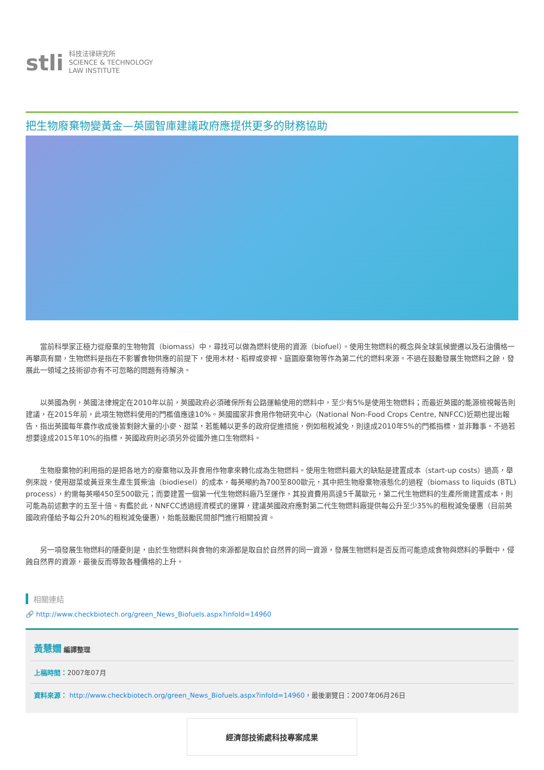stli 科技法律研究所
SCIENCE & TECHNOLOGY
LAW INSTITUTE
把生物廢棄物變黃金—英國智庫建議政府應提供更多的財務協助
當前科學家正極力從廢棄的生物物質（biomass）中，尋找可以做為燃料使用的資源（biofuel）。使用生物燃料的概念與全球氣候變遷以及石油價格一再攀高有關，生物燃料是指在不影響食物供應的前提下，使用木材、稻桿或麥桿、庭園廢棄物等作為第二代的燃料來源。不過在鼓勵發展生物燃料之餘，發展此一領域之技術卻亦有不可忽略的問題有待解決。
以英國為例，英國法律規定在2010年以前，英國政府必須確保所有公路運輸使用的燃料中，至少有5%是使用生物燃料；而最近英國的能源檢視報告則建議，在2015年前，此項生物燃料使用的門檻值應達10%。英國國家非食用作物研究中心（National Non-Food Crops Centre, NNFCC)近期也提出報告，指出英國每年農作收成後皆剩餘大量的小麥、甜菜，若能輔以更多的政府促進措施，例如租稅減免，則達成2010年5%的門檻指標，並非難事。不過若想要達成2015年10%的指標，英國政府則必須另外從國外進口生物燃料。
生物廢棄物的利用指的是把各地方的廢棄物以及非食用作物拿來轉化成為生物燃料。使用生物燃料最大的缺點是建置成本（start-up costs）過高，舉例來說，使用甜菜或黃豆來生產生質柴油（biodiesel）的成本，每英噸約為700至800歐元，其中把生物廢棄物液態化的過程（biomass to liquids (BTL) process），約需每英噸450至500歐元；而要建置一個第一代生物燃料廠乃至運作，其投資費用高達5千萬歐元，第二代生物燃料的生產所需建置成本，則可能為前述數字的五至十倍。有鑑於此，NNFCC透過經濟模式的運算，建議英國政府應對第二代生物燃料廠提供每公升至少35%的租稅減免優惠（目前英國政府僅給予每公升20%的租稅減免優惠），始能鼓勵民間部門進行相關投資。
另一項發展生物燃料的隱憂則是，由於生物燃料與食物的來源都是取自於自然界的同一資源，發展生物燃料是否反而可能造成食物與燃料的爭戰中，侵蝕自然界的資源，最後反而導致各種價格的上升。
相關連結
🔗 http://www.checkbiotech.org/green_News_Biofuels.aspx?infoId=14960
黃慧嫺 編譯整理
上稿時間：2007年07月
資料來源： http://www.checkbiotech.org/green_News_Biofuels.aspx?infoId=14960，最後瀏覽日：2007年06月26日
經濟部技術處科技專案成果